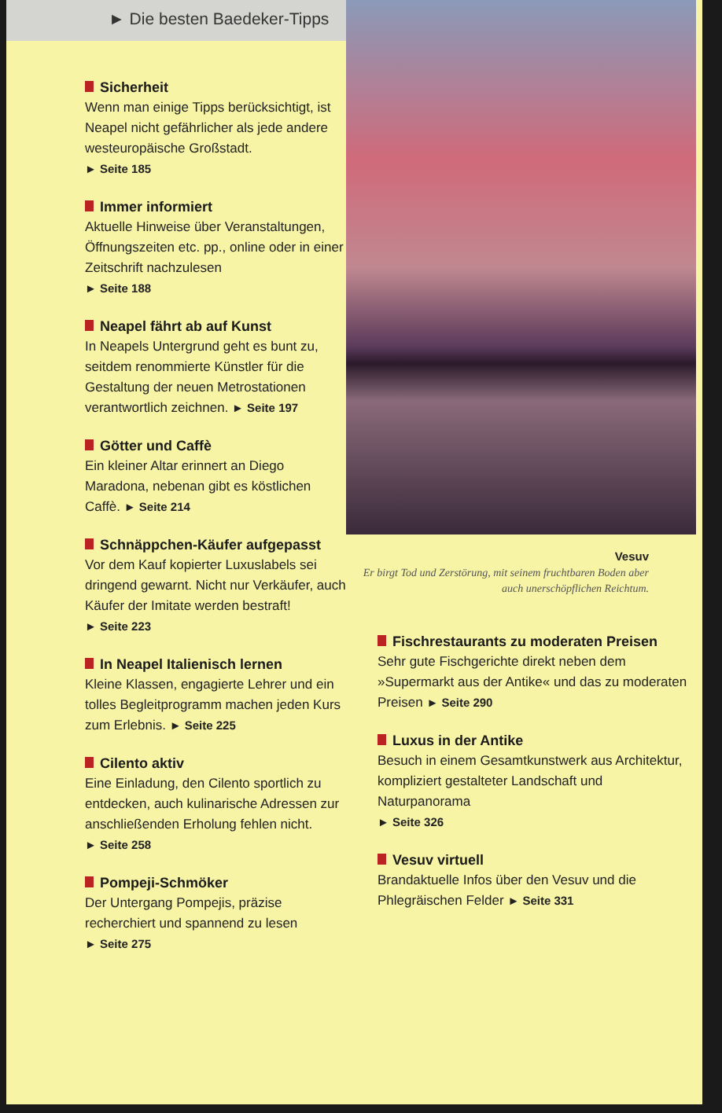► Die besten Baedeker-Tipps
Sicherheit
Wenn man einige Tipps berücksichtigt, ist Neapel nicht gefährlicher als jede andere westeuropäische Großstadt.
► Seite 185
Immer informiert
Aktuelle Hinweise über Veranstaltungen, Öffnungszeiten etc. pp., online oder in einer Zeitschrift nachzulesen
► Seite 188
Neapel fährt ab auf Kunst
In Neapels Untergrund geht es bunt zu, seitdem renommierte Künstler für die Gestaltung der neuen Metrostationen verantwortlich zeichnen. ► Seite 197
Götter und Caffè
Ein kleiner Altar erinnert an Diego Maradona, nebenan gibt es köstlichen Caffè. ► Seite 214
Schnäppchen-Käufer aufgepasst
Vor dem Kauf kopierter Luxuslabels sei dringend gewarnt. Nicht nur Verkäufer, auch Käufer der Imitate werden bestraft!
► Seite 223
In Neapel Italienisch lernen
Kleine Klassen, engagierte Lehrer und ein tolles Begleitprogramm machen jeden Kurs zum Erlebnis. ► Seite 225
Cilento aktiv
Eine Einladung, den Cilento sportlich zu entdecken, auch kulinarische Adressen zur anschließenden Erholung fehlen nicht.
► Seite 258
Pompeji-Schmöker
Der Untergang Pompejis, präzise recherchiert und spannend zu lesen
► Seite 275
Vesuv
Er birgt Tod und Zerstörung, mit seinem fruchtbaren Boden aber auch unerschöpflichen Reichtum.
Fischrestaurants zu moderaten Preisen
Sehr gute Fischgerichte direkt neben dem »Supermarkt aus der Antike« und das zu moderaten Preisen ► Seite 290
Luxus in der Antike
Besuch in einem Gesamtkunstwerk aus Architektur, kompliziert gestalteter Landschaft und Naturpanorama
► Seite 326
Vesuv virtuell
Brandaktuelle Infos über den Vesuv und die Phlegräischen Felder ► Seite 331